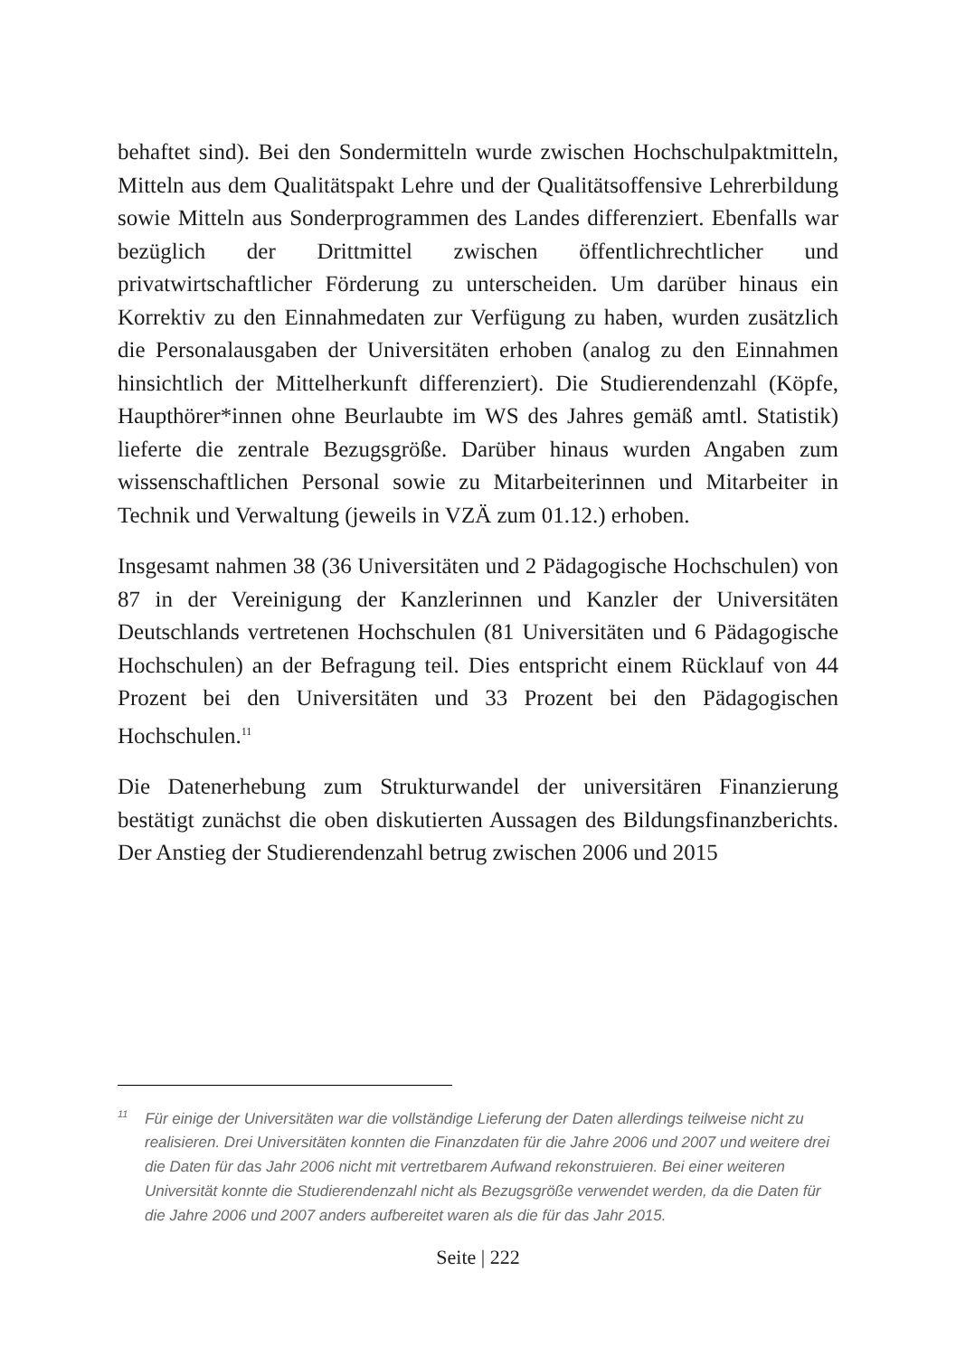behaftet sind). Bei den Sondermitteln wurde zwischen Hochschulpakt­mitteln, Mitteln aus dem Qualitätspakt Lehre und der Qualitätsoffensive Lehrerbildung sowie Mitteln aus Sonderprogrammen des Landes diffe­renziert. Ebenfalls war bezüglich der Drittmittel zwischen öffentlich­rechtlicher und privatwirtschaftlicher Förderung zu unterscheiden. Um darüber hinaus ein Korrektiv zu den Einnahmedaten zur Verfügung zu haben, wurden zusätzlich die Personalausgaben der Universitäten erho­ben (analog zu den Einnahmen hinsichtlich der Mittelherkunft differen­ziert). Die Studierendenzahl (Köpfe, Haupthörer*innen ohne Beurlaubte im WS des Jahres gemäß amtl. Statistik) lieferte die zentrale Bezugsgröße. Darüber hinaus wurden Angaben zum wissenschaftlichen Personal so­wie zu Mitarbeiterinnen und Mitarbeiter in Technik und Verwaltung (je­weils in VZÄ zum 01.12.) erhoben.
Insgesamt nahmen 38 (36 Universitäten und 2 Pädagogische Hochschu­len) von 87 in der Vereinigung der Kanzlerinnen und Kanzler der Uni­versitäten Deutschlands vertretenen Hochschulen (81 Universitäten und 6 Pädagogische Hochschulen) an der Befragung teil. Dies entspricht ei­nem Rücklauf von 44 Prozent bei den Universitäten und 33 Prozent bei den Pädagogischen Hochschulen.<sup>11</sup>
Die Datenerhebung zum Strukturwandel der universitären Finanzierung bestätigt zunächst die oben diskutierten Aussagen des Bildungsfinanzbe­richts. Der Anstieg der Studierendenzahl betrug zwischen 2006 und 2015
<sup>11</sup> Für einige der Universitäten war die vollständige Lieferung der Daten allerdings teil­weise nicht zu realisieren. Drei Universitäten konnten die Finanzdaten für die Jahre 2006 und 2007 und weitere drei die Daten für das Jahr 2006 nicht mit vertretbarem Aufwand rekonstruieren. Bei einer weiteren Universität konnte die Studierendenzahl nicht als Bezugsgröße verwendet werden, da die Daten für die Jahre 2006 und 2007 anders aufbereitet waren als die für das Jahr 2015.
Seite | 222